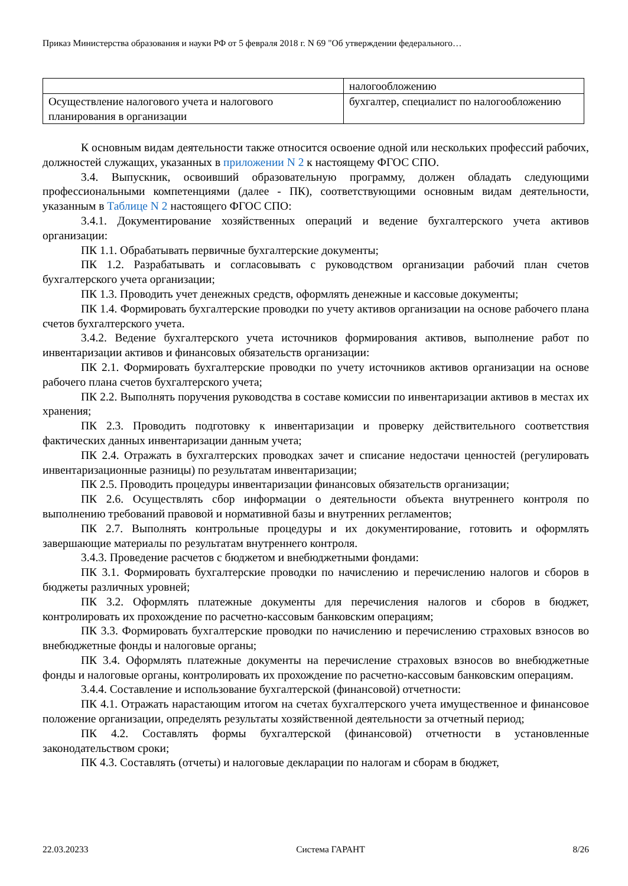Приказ Министерства образования и науки РФ от 5 февраля 2018 г. N 69 "Об утверждении федерального…
| | налогообложению |
| Осуществление налогового учета и налогового планирования в организации | бухгалтер, специалист по налогообложению |
К основным видам деятельности также относится освоение одной или нескольких профессий рабочих, должностей служащих, указанных в приложении N 2 к настоящему ФГОС СПО.
3.4. Выпускник, освоивший образовательную программу, должен обладать следующими профессиональными компетенциями (далее - ПК), соответствующими основным видам деятельности, указанным в Таблице N 2 настоящего ФГОС СПО:
3.4.1. Документирование хозяйственных операций и ведение бухгалтерского учета активов организации:
ПК 1.1. Обрабатывать первичные бухгалтерские документы;
ПК 1.2. Разрабатывать и согласовывать с руководством организации рабочий план счетов бухгалтерского учета организации;
ПК 1.3. Проводить учет денежных средств, оформлять денежные и кассовые документы;
ПК 1.4. Формировать бухгалтерские проводки по учету активов организации на основе рабочего плана счетов бухгалтерского учета.
3.4.2. Ведение бухгалтерского учета источников формирования активов, выполнение работ по инвентаризации активов и финансовых обязательств организации:
ПК 2.1. Формировать бухгалтерские проводки по учету источников активов организации на основе рабочего плана счетов бухгалтерского учета;
ПК 2.2. Выполнять поручения руководства в составе комиссии по инвентаризации активов в местах их хранения;
ПК 2.3. Проводить подготовку к инвентаризации и проверку действительного соответствия фактических данных инвентаризации данным учета;
ПК 2.4. Отражать в бухгалтерских проводках зачет и списание недостачи ценностей (регулировать инвентаризационные разницы) по результатам инвентаризации;
ПК 2.5. Проводить процедуры инвентаризации финансовых обязательств организации;
ПК 2.6. Осуществлять сбор информации о деятельности объекта внутреннего контроля по выполнению требований правовой и нормативной базы и внутренних регламентов;
ПК 2.7. Выполнять контрольные процедуры и их документирование, готовить и оформлять завершающие материалы по результатам внутреннего контроля.
3.4.3. Проведение расчетов с бюджетом и внебюджетными фондами:
ПК 3.1. Формировать бухгалтерские проводки по начислению и перечислению налогов и сборов в бюджеты различных уровней;
ПК 3.2. Оформлять платежные документы для перечисления налогов и сборов в бюджет, контролировать их прохождение по расчетно-кассовым банковским операциям;
ПК 3.3. Формировать бухгалтерские проводки по начислению и перечислению страховых взносов во внебюджетные фонды и налоговые органы;
ПК 3.4. Оформлять платежные документы на перечисление страховых взносов во внебюджетные фонды и налоговые органы, контролировать их прохождение по расчетно-кассовым банковским операциям.
3.4.4. Составление и использование бухгалтерской (финансовой) отчетности:
ПК 4.1. Отражать нарастающим итогом на счетах бухгалтерского учета имущественное и финансовое положение организации, определять результаты хозяйственной деятельности за отчетный период;
ПК 4.2. Составлять формы бухгалтерской (финансовой) отчетности в установленные законодательством сроки;
ПК 4.3. Составлять (отчеты) и налоговые декларации по налогам и сборам в бюджет,
22.03.20233 Система ГАРАНТ 8/26